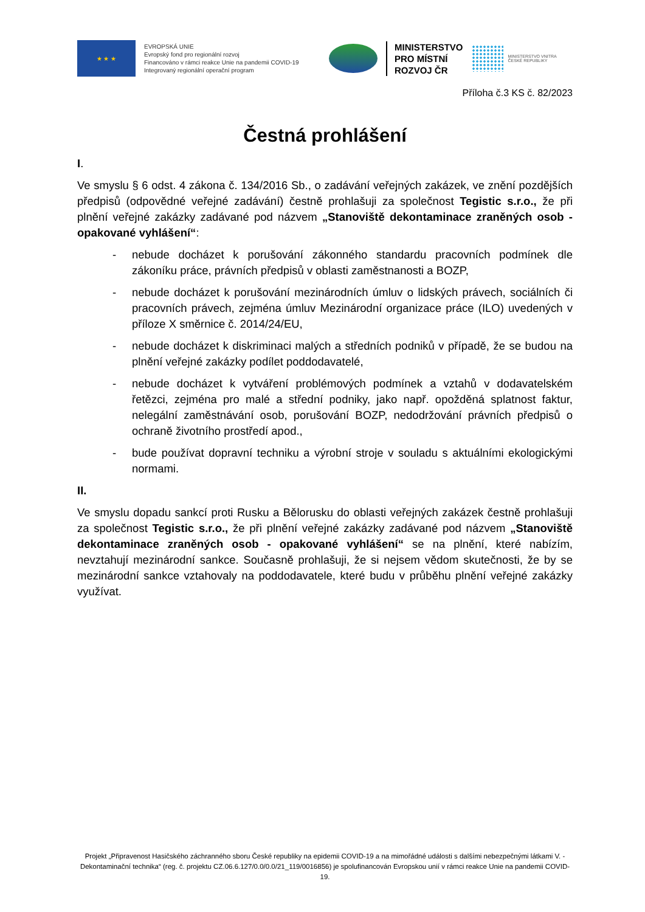★ ★ ★
EVROPSKÁ UNIE
Evropský fond pro regionální rozvoj
Financováno v rámci reakce Unie na pandemii COVID-19
Integrovaný regionální operační program
MINISTERSTVO
PRO MÍSTNÍ
ROZVOJ ČR
MINISTERSTVO VNITRA
ČESKÉ REPUBLIKY
Příloha č.3 KS č. 82/2023
Čestná prohlášení
I.
Ve smyslu § 6 odst. 4 zákona č. 134/2016 Sb., o zadávání veřejných zakázek, ve znění pozdějších předpisů (odpovědné veřejné zadávání) čestně prohlašuji za společnost Tegistic s.r.o., že při plnění veřejné zakázky zadávané pod názvem „Stanoviště dekontaminace zraněných osob - opakované vyhlášení“:
- nebude docházet k porušování zákonného standardu pracovních podmínek dle zákoníku práce, právních předpisů v oblasti zaměstnanosti a BOZP,
- nebude docházet k porušování mezinárodních úmluv o lidských právech, sociálních či pracovních právech, zejména úmluv Mezinárodní organizace práce (ILO) uvedených v příloze X směrnice č. 2014/24/EU,
- nebude docházet k diskriminaci malých a středních podniků v případě, že se budou na plnění veřejné zakázky podílet poddodavatelé,
- nebude docházet k vytváření problémových podmínek a vztahů v dodavatelském řetězci, zejména pro malé a střední podniky, jako např. opožděná splatnost faktur, nelegální zaměstnávání osob, porušování BOZP, nedodržování právních předpisů o ochraně životního prostředí apod.,
- bude používat dopravní techniku a výrobní stroje v souladu s aktuálními ekologickými normami.
II.
Ve smyslu dopadu sankcí proti Rusku a Bělorusku do oblasti veřejných zakázek čestně prohlašuji za společnost Tegistic s.r.o., že při plnění veřejné zakázky zadávané pod názvem „Stanoviště dekontaminace zraněných osob - opakované vyhlášení“ se na plnění, které nabízím, nevztahují mezinárodní sankce. Současně prohlašuji, že si nejsem vědom skutečnosti, že by se mezinárodní sankce vztahovaly na poddodavatele, které budu v průběhu plnění veřejné zakázky využívat.
Projekt „Připravenost Hasičského záchranného sboru České republiky na epidemii COVID-19 a na mimořádné události s dalšími nebezpečnými látkami V. - Dekontaminační technika“ (reg. č. projektu CZ.06.6.127/0.0/0.0/21_119/0016856) je spolufinancován Evropskou unií v rámci reakce Unie na pandemii COVID-19.